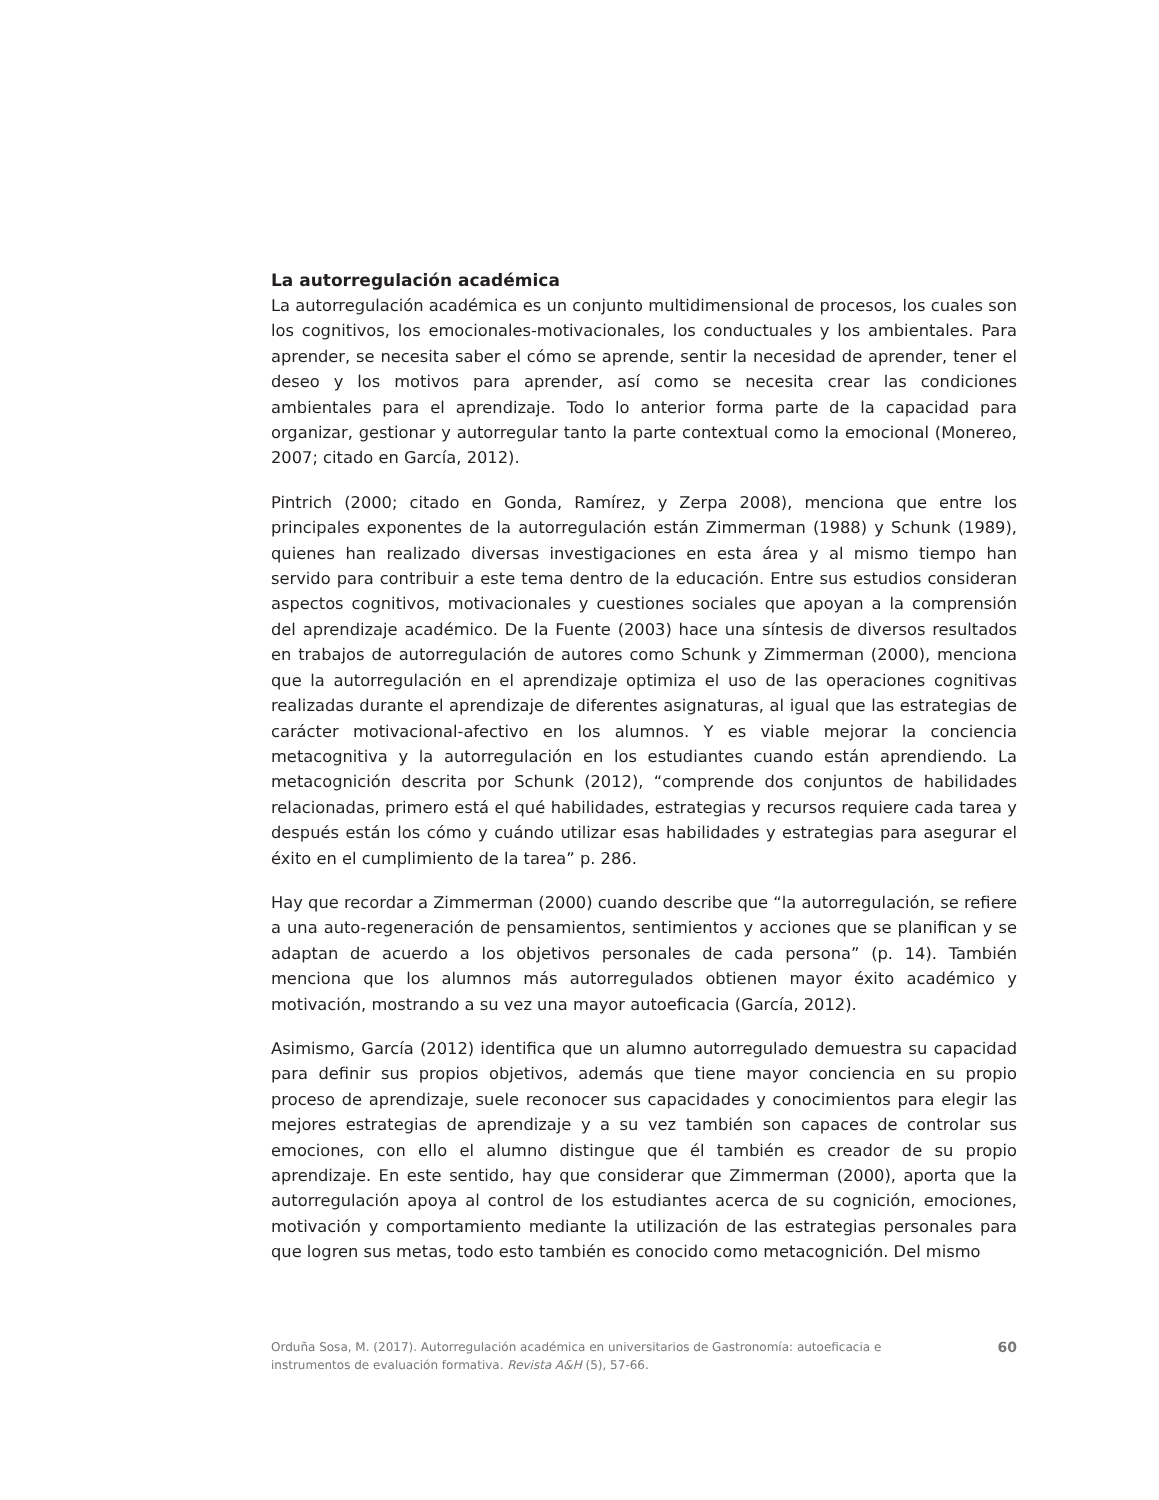La autorregulación académica
La autorregulación académica es un conjunto multidimensional de procesos, los cuales son los cognitivos, los emocionales-motivacionales, los conductuales y los ambientales. Para aprender, se necesita saber el cómo se aprende, sentir la necesidad de aprender, tener el deseo y los motivos para aprender, así como se necesita crear las condiciones ambientales para el aprendizaje. Todo lo anterior forma parte de la capacidad para organizar, gestionar y autorregular tanto la parte contextual como la emocional (Monereo, 2007; citado en García, 2012).
Pintrich (2000; citado en Gonda, Ramírez, y Zerpa 2008), menciona que entre los principales exponentes de la autorregulación están Zimmerman (1988) y Schunk (1989), quienes han realizado diversas investigaciones en esta área y al mismo tiempo han servido para contribuir a este tema dentro de la educación. Entre sus estudios consideran aspectos cognitivos, motivacionales y cuestiones sociales que apoyan a la comprensión del aprendizaje académico. De la Fuente (2003) hace una síntesis de diversos resultados en trabajos de autorregulación de autores como Schunk y Zimmerman (2000), menciona que la autorregulación en el aprendizaje optimiza el uso de las operaciones cognitivas realizadas durante el aprendizaje de diferentes asignaturas, al igual que las estrategias de carácter motivacional-afectivo en los alumnos. Y es viable mejorar la conciencia metacognitiva y la autorregulación en los estudiantes cuando están aprendiendo. La metacognición descrita por Schunk (2012), “comprende dos conjuntos de habilidades relacionadas, primero está el qué habilidades, estrategias y recursos requiere cada tarea y después están los cómo y cuándo utilizar esas habilidades y estrategias para asegurar el éxito en el cumplimiento de la tarea” p. 286.
Hay que recordar a Zimmerman (2000) cuando describe que “la autorregulación, se refiere a una auto-regeneración de pensamientos, sentimientos y acciones que se planifican y se adaptan de acuerdo a los objetivos personales de cada persona” (p. 14). También menciona que los alumnos más autorregulados obtienen mayor éxito académico y motivación, mostrando a su vez una mayor autoeficacia (García, 2012).
Asimismo, García (2012) identifica que un alumno autorregulado demuestra su capacidad para definir sus propios objetivos, además que tiene mayor conciencia en su propio proceso de aprendizaje, suele reconocer sus capacidades y conocimientos para elegir las mejores estrategias de aprendizaje y a su vez también son capaces de controlar sus emociones, con ello el alumno distingue que él también es creador de su propio aprendizaje. En este sentido, hay que considerar que Zimmerman (2000), aporta que la autorregulación apoya al control de los estudiantes acerca de su cognición, emociones, motivación y comportamiento mediante la utilización de las estrategias personales para que logren sus metas, todo esto también es conocido como metacognición. Del mismo
Orduña Sosa, M. (2017). Autorregulación académica en universitarios de Gastronomía: autoeficacia e instrumentos de evaluación formativa. Revista A&H (5), 57-66.
60